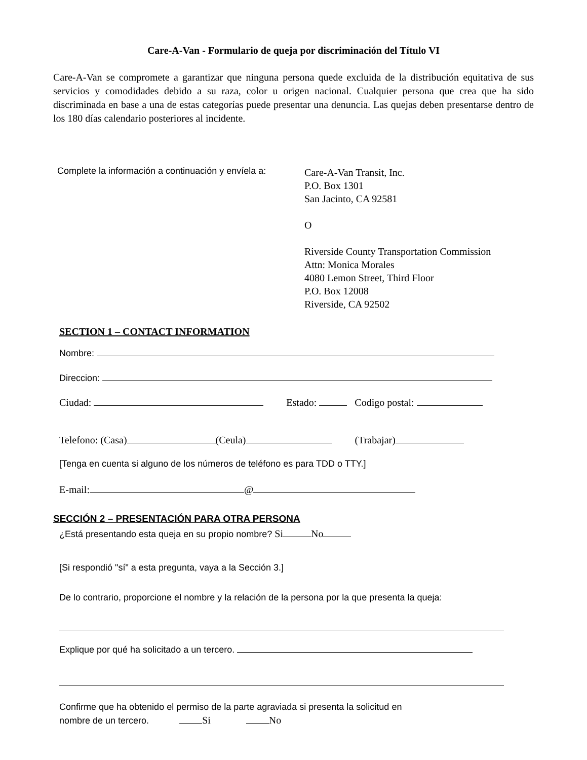Care-A-Van - Formulario de queja por discriminación del Título VI
Care-A-Van se compromete a garantizar que ninguna persona quede excluida de la distribución equitativa de sus servicios y comodidades debido a su raza, color u origen nacional. Cualquier persona que crea que ha sido discriminada en base a una de estas categorías puede presentar una denuncia. Las quejas deben presentarse dentro de los 180 días calendario posteriores al incidente.
Complete la información a continuación y envíela a:
Care-A-Van Transit, Inc.
P.O. Box 1301
San Jacinto, CA 92581
O
Riverside County Transportation Commission
Attn: Monica Morales
4080 Lemon Street, Third Floor
P.O. Box 12008
Riverside, CA 92502
SECTION 1 – CONTACT INFORMATION
Nombre:
Direccion:
Ciudad: Estado: Codigo postal:
Telefono: (Casa) (Ceula) (Trabajar)
[Tenga en cuenta si alguno de los números de teléfono es para TDD o TTY.]
E-mail: @
SECCIÓN 2 – PRESENTACIÓN PARA OTRA PERSONA
¿Está presentando esta queja en su propio nombre? Si No
[Si respondió "sí" a esta pregunta, vaya a la Sección 3.]
De lo contrario, proporcione el nombre y la relación de la persona por la que presenta la queja:
Explique por qué ha solicitado a un tercero.
Confirme que ha obtenido el permiso de la parte agraviada si presenta la solicitud en
nombre de un tercero. Si No